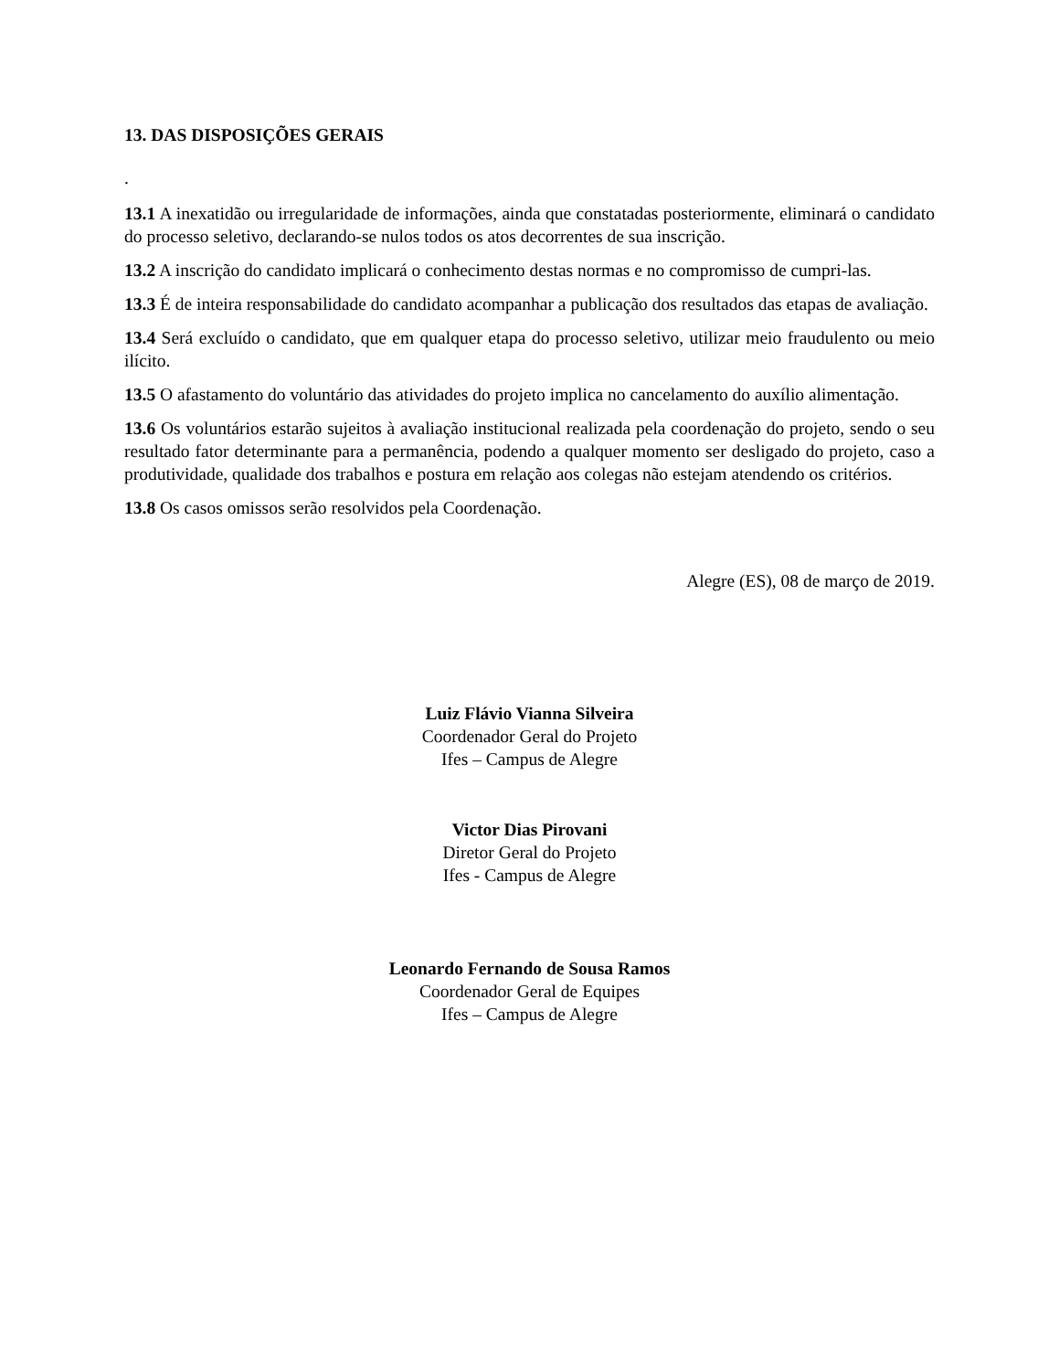13. DAS DISPOSIÇÕES GERAIS
.
13.1 A inexatidão ou irregularidade de informações, ainda que constatadas posteriormente, eliminará o candidato do processo seletivo, declarando-se nulos todos os atos decorrentes de sua inscrição.
13.2 A inscrição do candidato implicará o conhecimento destas normas e no compromisso de cumpri-las.
13.3 É de inteira responsabilidade do candidato acompanhar a publicação dos resultados das etapas de avaliação.
13.4 Será excluído o candidato, que em qualquer etapa do processo seletivo, utilizar meio fraudulento ou meio ilícito.
13.5 O afastamento do voluntário das atividades do projeto implica no cancelamento do auxílio alimentação.
13.6 Os voluntários estarão sujeitos à avaliação institucional realizada pela coordenação do projeto, sendo o seu resultado fator determinante para a permanência, podendo a qualquer momento ser desligado do projeto, caso a produtividade, qualidade dos trabalhos e postura em relação aos colegas não estejam atendendo os critérios.
13.8 Os casos omissos serão resolvidos pela Coordenação.
Alegre (ES), 08 de março de 2019.
Luiz Flávio Vianna Silveira
Coordenador Geral do Projeto
Ifes – Campus de Alegre
Victor Dias Pirovani
Diretor Geral do Projeto
Ifes - Campus de Alegre
Leonardo Fernando de Sousa Ramos
Coordenador Geral de Equipes
Ifes – Campus de Alegre